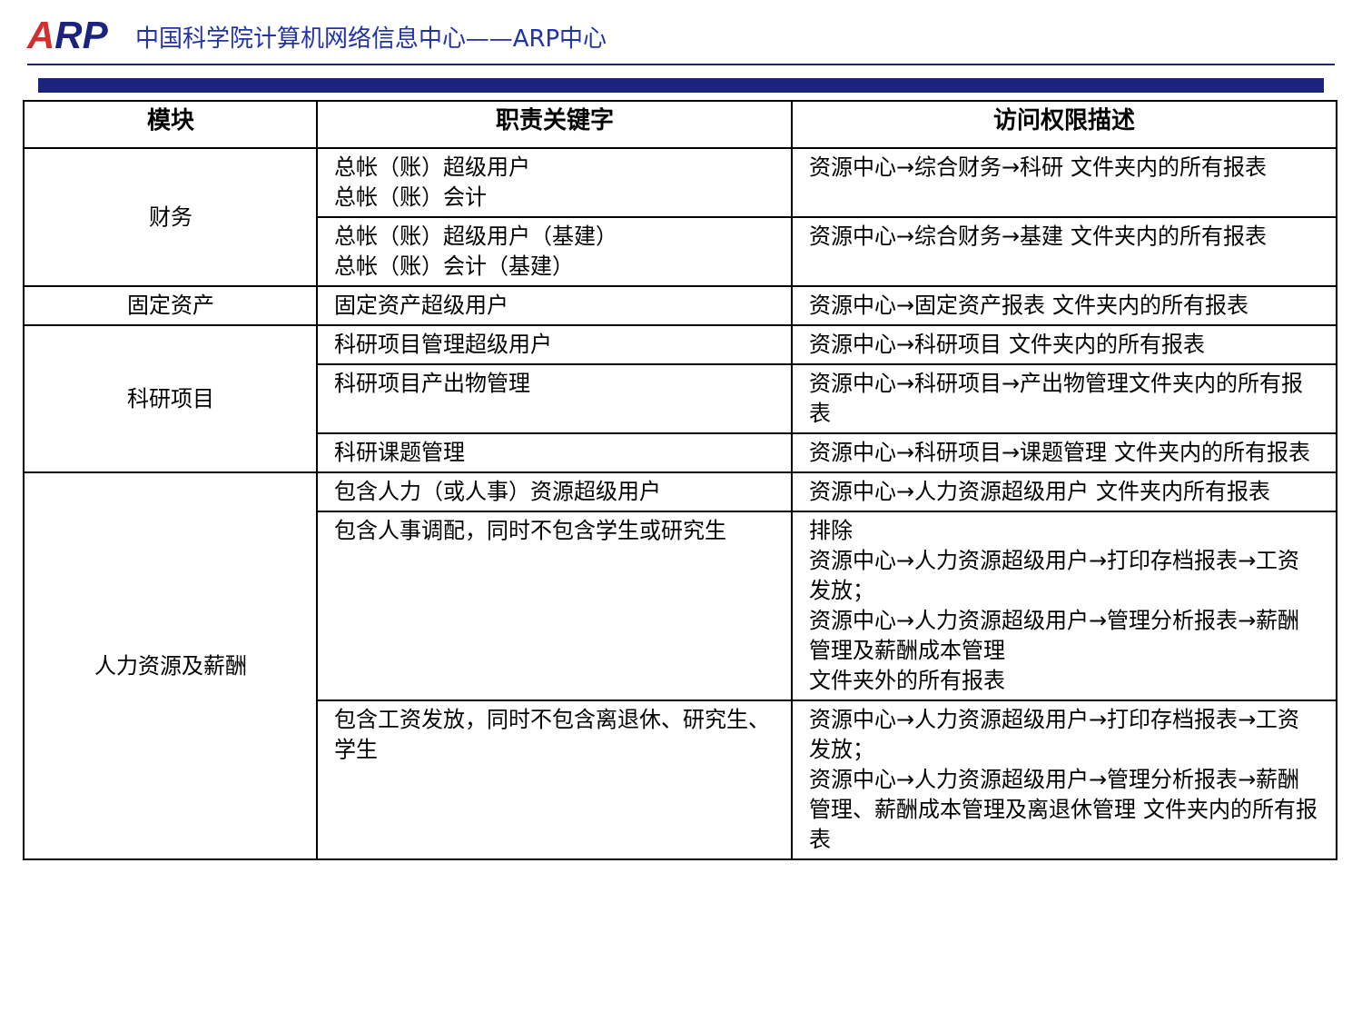ARP
中国科学院计算机网络信息中心——ARP中心
| 模块 | 职责关键字 | 访问权限描述 |
| --- | --- | --- |
| 财务 | 总帐（账）超级用户 总帐（账）会计 | 资源中心→综合财务→科研 文件夹内的所有报表 |
| | 总帐（账）超级用户（基建） 总帐（账）会计（基建） | 资源中心→综合财务→基建 文件夹内的所有报表 |
| 固定资产 | 固定资产超级用户 | 资源中心→固定资产报表 文件夹内的所有报表 |
| 科研项目 | 科研项目管理超级用户 | 资源中心→科研项目 文件夹内的所有报表 |
| | 科研项目产出物管理 | 资源中心→科研项目→产出物管理文件夹内的所有报表 |
| | 科研课题管理 | 资源中心→科研项目→课题管理 文件夹内的所有报表 |
| 人力资源及薪酬 | 包含人力（或人事）资源超级用户 | 资源中心→人力资源超级用户 文件夹内所有报表 |
| | 包含人事调配，同时不包含学生或研究生 | 排除 资源中心→人力资源超级用户→打印存档报表→工资发放； 资源中心→人力资源超级用户→管理分析报表→薪酬管理及薪酬成本管理 文件夹外的所有报表 |
| | 包含工资发放，同时不包含离退休、研究生、学生 | 资源中心→人力资源超级用户→打印存档报表→工资发放； 资源中心→人力资源超级用户→管理分析报表→薪酬管理、薪酬成本管理及离退休管理 文件夹内的所有报表 |